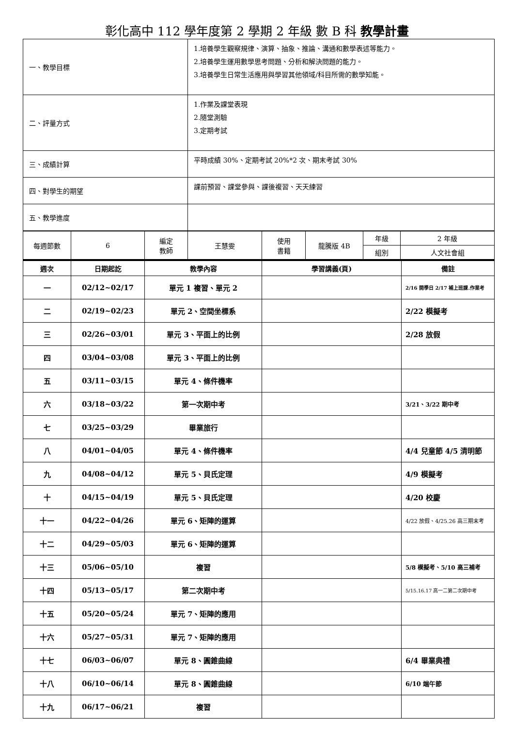彰化高中 112 學年度第 2 學期 2 年級 數 B 科 教學計畫
| 一、教學目標 | 1.培養學生觀察規律、演算、抽象、推論、溝通和數學表述等能力。 2.培養學生運用數學思考問題、分析和解決問題的能力。 3.培養學生日常生活應用與學習其他領域/科目所需的數學知能。 |
| 二、評量方式 | 1.作業及課堂表現 2.隨堂測驗 3.定期考試 |
| 三、成績計算 | 平時成績 30%、定期考試 20%*2 次、期末考試 30% |
| 四、對學生的期望 | 課前預習、課堂參與、課後複習、天天練習 |
| 五、教學進度 | |
| 每週節數 | 6 | 編定 教師 | 王慧雯 | 使用 書籍 | 龍騰版 4B | 年級 | 2 年級 |
| | | | | | | 組別 | 人文社會組 |
| 週次 | 日期起訖 | 教學內容 | 學習講義(頁) | 備註 |
| --- | --- | --- | --- | --- |
| 一 | 02/12~02/17 | 單元 1 複習、單元 2 | | 2/16 開學日 2/17 補上班課.作業考 |
| 二 | 02/19~02/23 | 單元 2、空間坐標系 | | 2/22 模擬考 |
| 三 | 02/26~03/01 | 單元 3、平面上的比例 | | 2/28 放假 |
| 四 | 03/04~03/08 | 單元 3、平面上的比例 | | |
| 五 | 03/11~03/15 | 單元 4、條件機率 | | |
| 六 | 03/18~03/22 | 第一次期中考 | | 3/21、3/22 期中考 |
| 七 | 03/25~03/29 | 畢業旅行 | | |
| 八 | 04/01~04/05 | 單元 4、條件機率 | | 4/4 兒童節 4/5 清明節 |
| 九 | 04/08~04/12 | 單元 5、貝氏定理 | | 4/9 模擬考 |
| 十 | 04/15~04/19 | 單元 5、貝氏定理 | | 4/20 校慶 |
| 十一 | 04/22~04/26 | 單元 6、矩陣的運算 | | 4/22 放假、4/25.26 高三期末考 |
| 十二 | 04/29~05/03 | 單元 6、矩陣的運算 | | |
| 十三 | 05/06~05/10 | 複習 | | 5/8 模擬考、5/10 高三補考 |
| 十四 | 05/13~05/17 | 第二次期中考 | | 5/15.16.17 高一二第二次期中考 |
| 十五 | 05/20~05/24 | 單元 7、矩陣的應用 | | |
| 十六 | 05/27~05/31 | 單元 7、矩陣的應用 | | |
| 十七 | 06/03~06/07 | 單元 8、圓錐曲線 | | 6/4 畢業典禮 |
| 十八 | 06/10~06/14 | 單元 8、圓錐曲線 | | 6/10 端午節 |
| 十九 | 06/17~06/21 | 複習 | | |